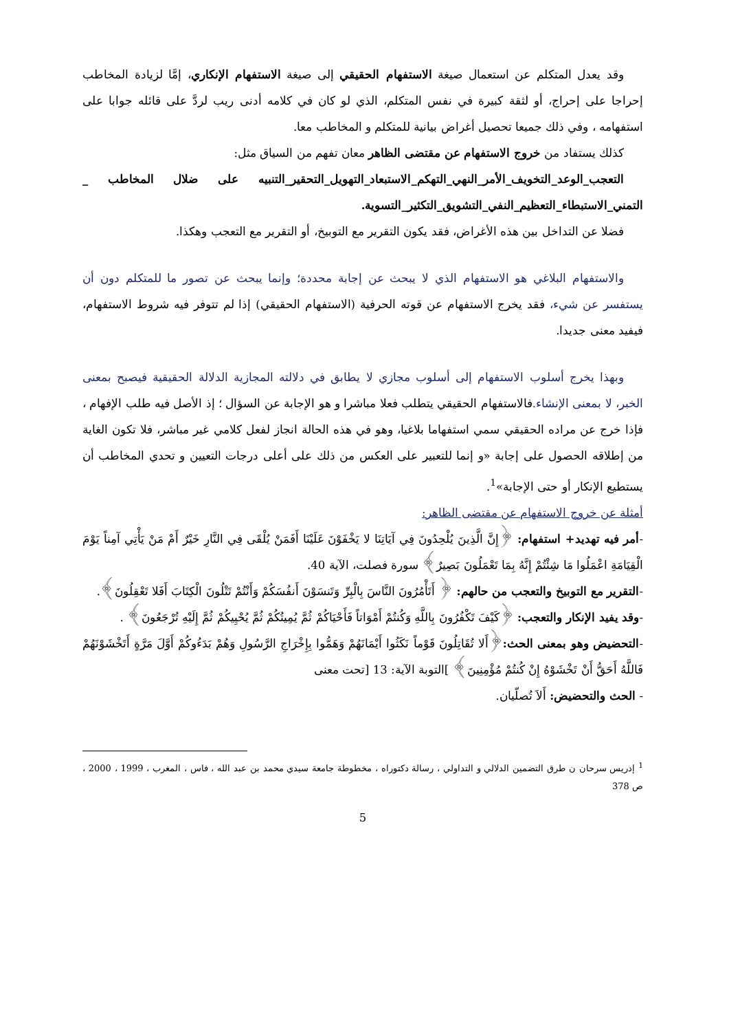وقد يعدل المتكلم عن استعمال صيغة الاستفهام الحقيقي إلى صيغة الاستفهام الإنكاري، إمَّا لزيادة المخاطب إحراجا على إحراج، أو لثقة كبيرة في نفس المتكلم، الذي لو كان في كلامه أدنى ريب لردَّ على قائله جوابا على استفهامه ، وفي ذلك جميعا تحصيل أغراض بيانية للمتكلم و المخاطب معا.
كذلك يستفاد من خروج الاستفهام عن مقتضى الظاهر معان تفهم من السياق مثل:
التعجب_الوعد_التخويف_الأمر_النهي_التهكم_الاستبعاد_التهويل_التحقير_التنبيه على ضلال المخاطب _ التمني_الاستبطاء_التعظيم_النفي_التشويق_التكثير_التسوية.
فضلا عن التداخل بين هذه الأغراض، فقد يكون التقرير مع التوبيخ، أو التقرير مع التعجب وهكذا.
والاستفهام البلاغي هو الاستفهام الذي لا يبحث عن إجابة محددة؛ وإنما يبحث عن تصور ما للمتكلم دون أن يستفسر عن شيء، فقد يخرج الاستفهام عن قوته الحرفية (الاستفهام الحقيقي) إذا لم تتوفر فيه شروط الاستفهام، فيفيد معنى جديدا.
وبهذا يخرج أسلوب الاستفهام إلى أسلوب مجازي لا يطابق في دلالته المجازية الدلالة الحقيقية فيصبح بمعنى الخبر، لا بمعنى الإنشاء. فالاستفهام الحقيقي يتطلب فعلا مباشرا و هو الإجابة عن السؤال ؛ إذ الأصل فيه طلب الإفهام ، فإذا خرج عن مراده الحقيقي سمي استفهاما بلاغيا، وهو في هذه الحالة انجاز لفعل كلامي غير مباشر، فلا تكون الغاية من إطلاقه الحصول على إجابة «و إنما للتعبير على العكس من ذلك على أعلى درجات التعيين و تحدي المخاطب أن يستطيع الإنكار أو حتى الإجابة»<sup>1</sup>.
أمثلة عن خروج الاستفهام عن مقتضى الظاهر:
-أمر فيه تهديد+ استفهام: ﴿إِنَّ الَّذِينَ يُلْحِدُونَ فِي آيَاتِنَا لا يَخْفَوْنَ عَلَيْنَا أَفَمَنْ يُلْقَى فِي النَّارِ خَيْرٌ أَمْ مَنْ يَأْتِي آمِناً يَوْمَ الْقِيَامَةِ اعْمَلُوا مَا شِئْتُمْ إِنَّهُ بِمَا تَعْمَلُونَ بَصِيرٌ﴾ سورة فصلت، الآية 40.
-التقرير مع التوبيخ والتعجب من حالهم: ﴿ أَتَأْمُرُونَ النَّاسَ بِالْبِرِّ وَتَنسَوْنَ أَنفُسَكُمْ وَأَنْتُمْ تَتْلُونَ الْكِتَابَ أَفَلا تَعْقِلُونَ﴾.
-وقد يفيد الإنكار والتعجب: ﴿كَيْفَ تَكْفُرُونَ بِاللَّهِ وَكُنتُمْ أَمْوَاتاً فَأَحْيَاكُمْ ثُمَّ يُمِيتُكُمْ ثُمَّ يُحْيِيكُمْ ثُمَّ إِلَيْهِ تُرْجَعُونَ﴾ .
-التحضيض وهو بمعنى الحث:﴿أَلا تُقَاتِلُونَ قَوْماً نَكَثُوا أَيْمَانَهُمْ وَهَمُّوا بِإِخْرَاجِ الرَّسُولِ وَهُمْ بَدَءُوكُمْ أَوَّلَ مَرَّةٍ أَتَخْشَوْنَهُمْ فَاللَّهُ أَحَقُّ أَنْ تَخْشَوْهُ إِنْ كُنتُمْ مُؤْمِنِينَ﴾ ]التوبة الآية: 13 [تحت معنى
- الحث والتحضيض: أَلاَ تُصلّيان.
<sup>1</sup> إدريس سرحان ن طرق التضمين الدلالي و التداولي ، رسالة دكتوراه ، مخطوطة جامعة سيدي محمد بن عبد الله ، فاس ، المغرب ، 1999 ، 2000 ، ص 378
5